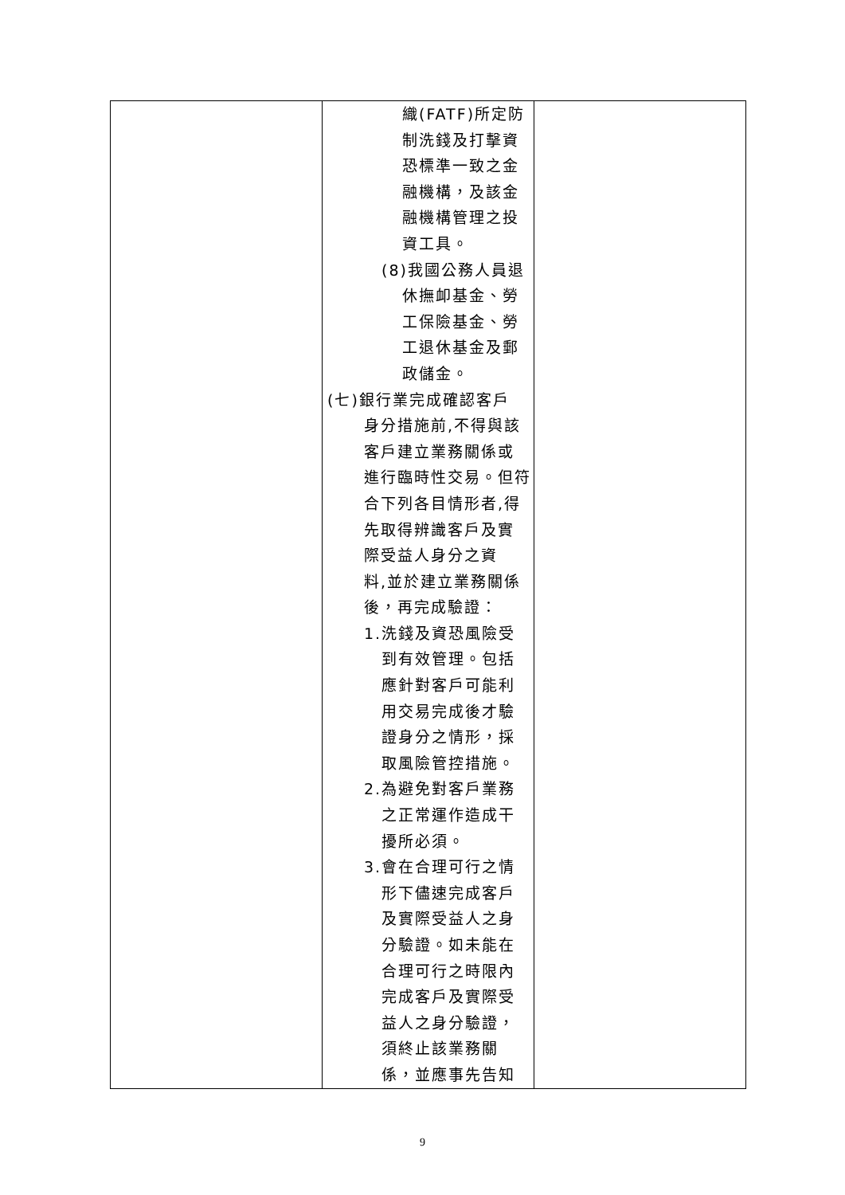| | 織(FATF)所定防 制洗錢及打擊資 恐標準一致之金 融機構，及該金 融機構管理之投 資工具。 (8)我國公務人員退 休撫卹基金、勞 工保險基金、勞 工退休基金及郵 政儲金。 (七)銀行業完成確認客戶 身分措施前,不得與該 客戶建立業務關係或 進行臨時性交易。但符 合下列各目情形者,得 先取得辨識客戶及實 際受益人身分之資 料,並於建立業務關係 後，再完成驗證： 1.洗錢及資恐風險受 到有效管理。包括 應針對客戶可能利 用交易完成後才驗 證身分之情形，採 取風險管控措施。 2.為避免對客戶業務 之正常運作造成干 擾所必須。 3.會在合理可行之情 形下儘速完成客戶 及實際受益人之身 分驗證。如未能在 合理可行之時限內 完成客戶及實際受 益人之身分驗證， 須終止該業務關 係，並應事先告知 | |
9